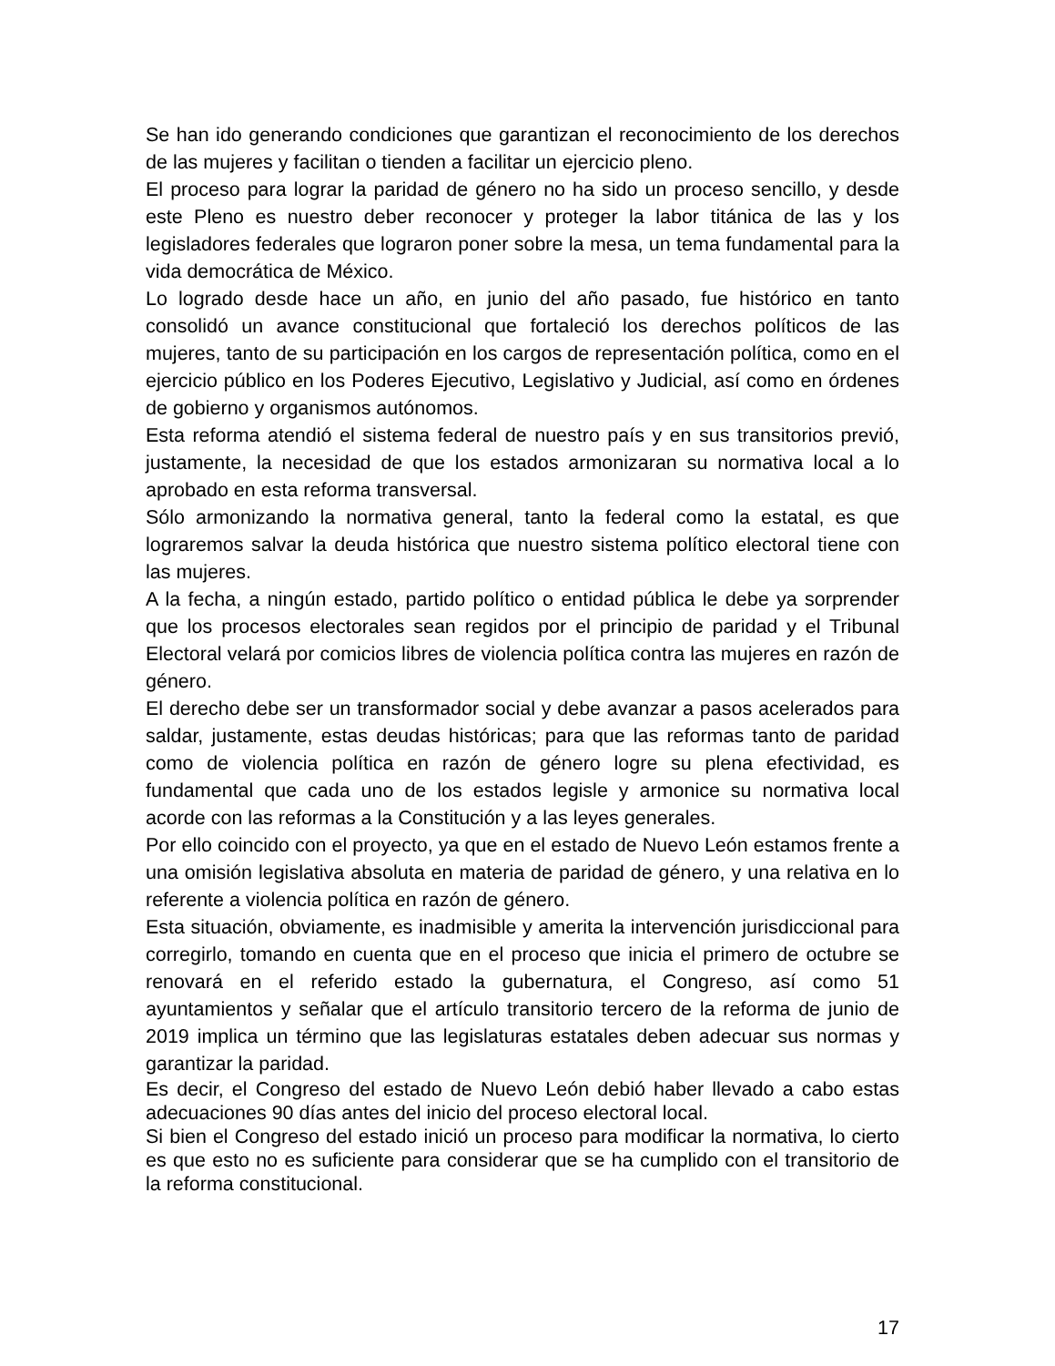Se han ido generando condiciones que garantizan el reconocimiento de los derechos de las mujeres y facilitan o tienden a facilitar un ejercicio pleno.
El proceso para lograr la paridad de género no ha sido un proceso sencillo, y desde este Pleno es nuestro deber reconocer y proteger la labor titánica de las y los legisladores federales que lograron poner sobre la mesa, un tema fundamental para la vida democrática de México.
Lo logrado desde hace un año, en junio del año pasado, fue histórico en tanto consolidó un avance constitucional que fortaleció los derechos políticos de las mujeres, tanto de su participación en los cargos de representación política, como en el ejercicio público en los Poderes Ejecutivo, Legislativo y Judicial, así como en órdenes de gobierno y organismos autónomos.
Esta reforma atendió el sistema federal de nuestro país y en sus transitorios previó, justamente, la necesidad de que los estados armonizaran su normativa local a lo aprobado en esta reforma transversal.
Sólo armonizando la normativa general, tanto la federal como la estatal, es que lograremos salvar la deuda histórica que nuestro sistema político electoral tiene con las mujeres.
A la fecha, a ningún estado, partido político o entidad pública le debe ya sorprender que los procesos electorales sean regidos por el principio de paridad y el Tribunal Electoral velará por comicios libres de violencia política contra las mujeres en razón de género.
El derecho debe ser un transformador social y debe avanzar a pasos acelerados para saldar, justamente, estas deudas históricas; para que las reformas tanto de paridad como de violencia política en razón de género logre su plena efectividad, es fundamental que cada uno de los estados legisle y armonice su normativa local acorde con las reformas a la Constitución y a las leyes generales.
Por ello coincido con el proyecto, ya que en el estado de Nuevo León estamos frente a una omisión legislativa absoluta en materia de paridad de género, y una relativa en lo referente a violencia política en razón de género.
Esta situación, obviamente, es inadmisible y amerita la intervención jurisdiccional para corregirlo, tomando en cuenta que en el proceso que inicia el primero de octubre se renovará en el referido estado la gubernatura, el Congreso, así como 51 ayuntamientos y señalar que el artículo transitorio tercero de la reforma de junio de 2019 implica un término que las legislaturas estatales deben adecuar sus normas y garantizar la paridad.
Es decir, el Congreso del estado de Nuevo León debió haber llevado a cabo estas adecuaciones 90 días antes del inicio del proceso electoral local.
Si bien el Congreso del estado inició un proceso para modificar la normativa, lo cierto es que esto no es suficiente para considerar que se ha cumplido con el transitorio de la reforma constitucional.
17